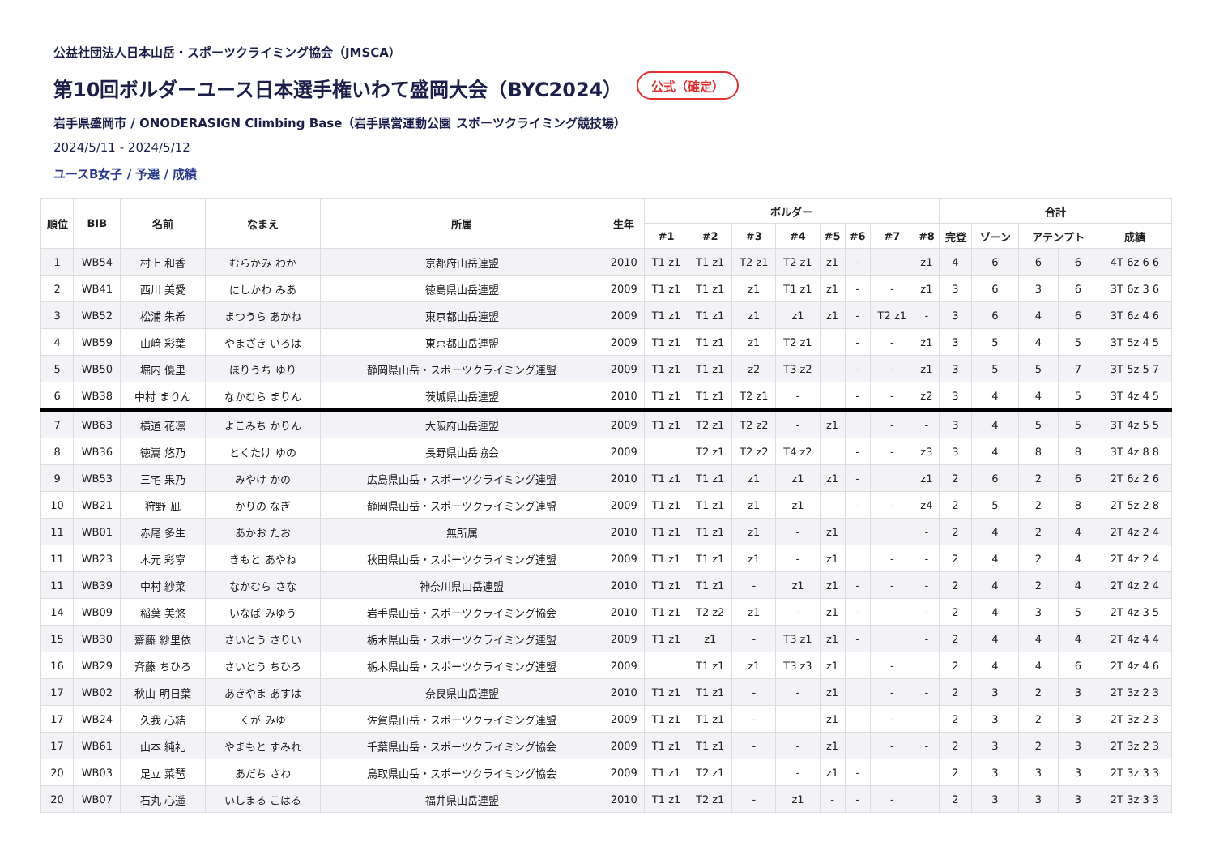公益社団法人日本山岳・スポーツクライミング協会（JMSCA）
第10回ボルダーユース日本選手権いわて盛岡大会（BYC2024） 公式（確定）
岩手県盛岡市 / ONODERASIGN Climbing Base（岩手県営運動公園 スポーツクライミング競技場）
2024/5/11 - 2024/5/12
ユースB女子 / 予選 / 成績
| 順位 | BIB | 名前 | なまえ | 所属 | 生年 | ボルダー | | | | | | | | 合計 | | | | |
| --- | --- | --- | --- | --- | --- | --- | --- | --- | --- | --- | --- | --- | --- | --- | --- | --- | --- | --- |
| | | | | | | #1 | #2 | #3 | #4 | #5 | #6 | #7 | #8 | 完登 | ゾーン | アテンプト | | 成績 |
| 1 | WB54 | 村上 和香 | むらかみ わか | 京都府山岳連盟 | 2010 | T1 z1 | T1 z1 | T2 z1 | T2 z1 | z1 | - | | z1 | 4 | 6 | 6 | 6 | 4T 6z 6 6 |
| 2 | WB41 | 西川 美愛 | にしかわ みあ | 徳島県山岳連盟 | 2009 | T1 z1 | T1 z1 | z1 | T1 z1 | z1 | - | - | z1 | 3 | 6 | 3 | 6 | 3T 6z 3 6 |
| 3 | WB52 | 松浦 朱希 | まつうら あかね | 東京都山岳連盟 | 2009 | T1 z1 | T1 z1 | z1 | z1 | z1 | - | T2 z1 | - | 3 | 6 | 4 | 6 | 3T 6z 4 6 |
| 4 | WB59 | 山﨑 彩葉 | やまざき いろは | 東京都山岳連盟 | 2009 | T1 z1 | T1 z1 | z1 | T2 z1 | | - | - | z1 | 3 | 5 | 4 | 5 | 3T 5z 4 5 |
| 5 | WB50 | 堀内 優里 | ほりうち ゆり | 静岡県山岳・スポーツクライミング連盟 | 2009 | T1 z1 | T1 z1 | z2 | T3 z2 | | - | - | z1 | 3 | 5 | 5 | 7 | 3T 5z 5 7 |
| 6 | WB38 | 中村 まりん | なかむら まりん | 茨城県山岳連盟 | 2010 | T1 z1 | T1 z1 | T2 z1 | - | | - | - | z2 | 3 | 4 | 4 | 5 | 3T 4z 4 5 |
| 7 | WB63 | 横道 花凛 | よこみち かりん | 大阪府山岳連盟 | 2009 | T1 z1 | T2 z1 | T2 z2 | - | z1 | | - | - | 3 | 4 | 5 | 5 | 3T 4z 5 5 |
| 8 | WB36 | 徳嵩 悠乃 | とくたけ ゆの | 長野県山岳協会 | 2009 | | T2 z1 | T2 z2 | T4 z2 | | - | - | z3 | 3 | 4 | 8 | 8 | 3T 4z 8 8 |
| 9 | WB53 | 三宅 果乃 | みやけ かの | 広島県山岳・スポーツクライミング連盟 | 2010 | T1 z1 | T1 z1 | z1 | z1 | z1 | - | | z1 | 2 | 6 | 2 | 6 | 2T 6z 2 6 |
| 10 | WB21 | 狩野 凪 | かりの なぎ | 静岡県山岳・スポーツクライミング連盟 | 2009 | T1 z1 | T1 z1 | z1 | z1 | | - | - | z4 | 2 | 5 | 2 | 8 | 2T 5z 2 8 |
| 11 | WB01 | 赤尾 多生 | あかお たお | 無所属 | 2010 | T1 z1 | T1 z1 | z1 | - | z1 | | | - | 2 | 4 | 2 | 4 | 2T 4z 2 4 |
| 11 | WB23 | 木元 彩寧 | きもと あやね | 秋田県山岳・スポーツクライミング連盟 | 2009 | T1 z1 | T1 z1 | z1 | - | z1 | | - | - | 2 | 4 | 2 | 4 | 2T 4z 2 4 |
| 11 | WB39 | 中村 紗菜 | なかむら さな | 神奈川県山岳連盟 | 2010 | T1 z1 | T1 z1 | - | z1 | z1 | - | - | - | 2 | 4 | 2 | 4 | 2T 4z 2 4 |
| 14 | WB09 | 稲葉 美悠 | いなば みゆう | 岩手県山岳・スポーツクライミング協会 | 2010 | T1 z1 | T2 z2 | z1 | - | z1 | - | | - | 2 | 4 | 3 | 5 | 2T 4z 3 5 |
| 15 | WB30 | 齋藤 紗里依 | さいとう さりい | 栃木県山岳・スポーツクライミング連盟 | 2009 | T1 z1 | z1 | - | T3 z1 | z1 | - | | - | 2 | 4 | 4 | 4 | 2T 4z 4 4 |
| 16 | WB29 | 斉藤 ちひろ | さいとう ちひろ | 栃木県山岳・スポーツクライミング連盟 | 2009 | | T1 z1 | z1 | T3 z3 | z1 | | - | | 2 | 4 | 4 | 6 | 2T 4z 4 6 |
| 17 | WB02 | 秋山 明日葉 | あきやま あすは | 奈良県山岳連盟 | 2010 | T1 z1 | T1 z1 | - | - | z1 | | - | - | 2 | 3 | 2 | 3 | 2T 3z 2 3 |
| 17 | WB24 | 久我 心結 | くが みゆ | 佐賀県山岳・スポーツクライミング連盟 | 2009 | T1 z1 | T1 z1 | - | | z1 | | - | | 2 | 3 | 2 | 3 | 2T 3z 2 3 |
| 17 | WB61 | 山本 純礼 | やまもと すみれ | 千葉県山岳・スポーツクライミング協会 | 2009 | T1 z1 | T1 z1 | - | - | z1 | | - | - | 2 | 3 | 2 | 3 | 2T 3z 2 3 |
| 20 | WB03 | 足立 菜琶 | あだち さわ | 鳥取県山岳・スポーツクライミング協会 | 2009 | T1 z1 | T2 z1 | | - | z1 | - | | | 2 | 3 | 3 | 3 | 2T 3z 3 3 |
| 20 | WB07 | 石丸 心遥 | いしまる こはる | 福井県山岳連盟 | 2010 | T1 z1 | T2 z1 | - | z1 | - | - | - | | 2 | 3 | 3 | 3 | 2T 3z 3 3 |